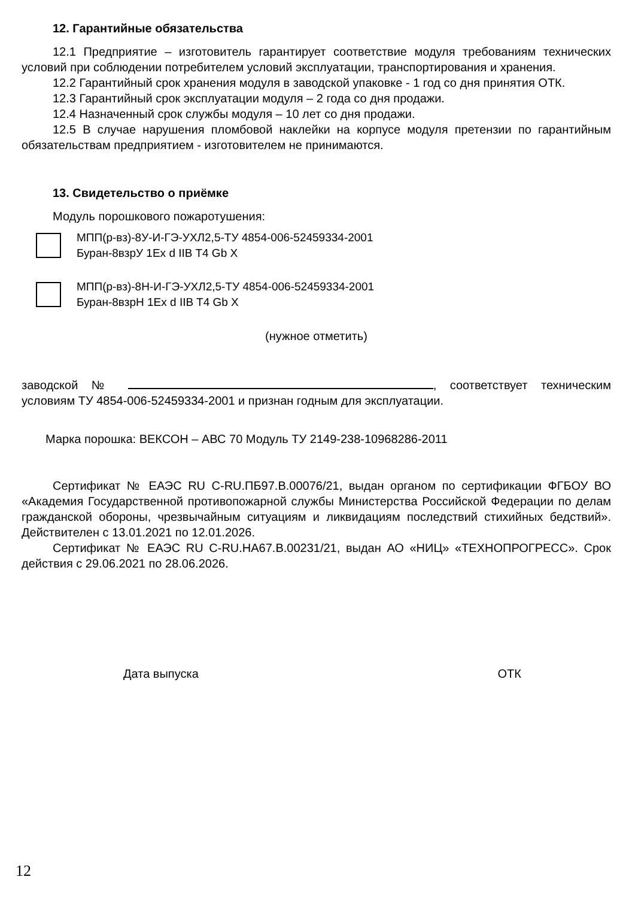12. Гарантийные обязательства
12.1 Предприятие – изготовитель гарантирует соответствие модуля требованиям технических условий при соблюдении потребителем условий эксплуатации, транспортирования и хранения.
12.2 Гарантийный срок хранения модуля в заводской упаковке - 1 год со дня принятия ОТК.
12.3 Гарантийный срок эксплуатации модуля – 2 года со дня продажи.
12.4 Назначенный срок службы модуля – 10 лет со дня продажи.
12.5 В случае нарушения пломбовой наклейки на корпусе модуля претензии по гарантийным обязательствам предприятием - изготовителем не принимаются.
13. Свидетельство о приёмке
Модуль порошкового пожаротушения:
МПП(р-вз)-8У-И-ГЭ-УХЛ2,5-ТУ 4854-006-52459334-2001
Буран-8взрУ 1Ex d IIB T4 Gb X
МПП(р-вз)-8Н-И-ГЭ-УХЛ2,5-ТУ 4854-006-52459334-2001
Буран-8взрН 1Ex d IIB T4 Gb X
(нужное отметить)
заводской № , соответствует техническим условиям ТУ 4854-006-52459334-2001 и признан годным для эксплуатации.
Марка порошка: ВЕКСОН – АВС 70 Модуль ТУ 2149-238-10968286-2011
Сертификат № ЕАЭС RU C-RU.ПБ97.В.00076/21, выдан органом по сертификации ФГБОУ ВО «Академия Государственной противопожарной службы Министерства Российской Федерации по делам гражданской обороны, чрезвычайным ситуациям и ликвидациям последствий стихийных бедствий». Действителен с 13.01.2021 по 12.01.2026.
Сертификат № ЕАЭС RU C-RU.НА67.В.00231/21, выдан АО «НИЦ» «ТЕХНОПРОГРЕСС». Срок действия с 29.06.2021 по 28.06.2026.
Дата выпуска ОТК
12